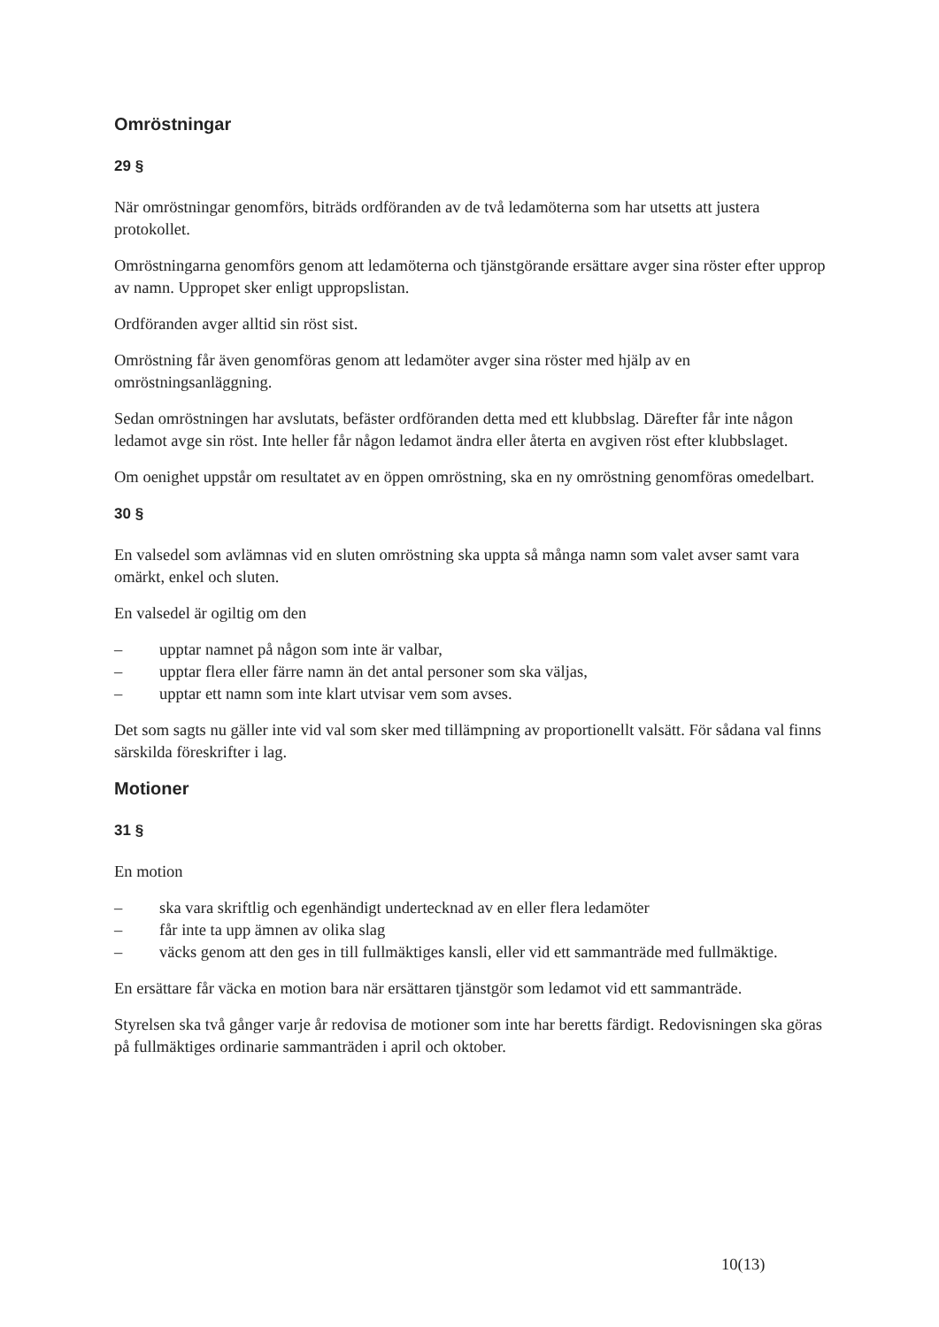Omröstningar
29 §
När omröstningar genomförs, biträds ordföranden av de två ledamöterna som har utsetts att justera protokollet.
Omröstningarna genomförs genom att ledamöterna och tjänstgörande ersättare avger sina röster efter upprop av namn. Uppropet sker enligt uppropslistan.
Ordföranden avger alltid sin röst sist.
Omröstning får även genomföras genom att ledamöter avger sina röster med hjälp av en omröstningsanläggning.
Sedan omröstningen har avslutats, befäster ordföranden detta med ett klubbslag. Därefter får inte någon ledamot avge sin röst. Inte heller får någon ledamot ändra eller återta en avgiven röst efter klubbslaget.
Om oenighet uppstår om resultatet av en öppen omröstning, ska en ny omröstning genomföras omedelbart.
30 §
En valsedel som avlämnas vid en sluten omröstning ska uppta så många namn som valet avser samt vara omärkt, enkel och sluten.
En valsedel är ogiltig om den
– upptar namnet på någon som inte är valbar,
– upptar flera eller färre namn än det antal personer som ska väljas,
– upptar ett namn som inte klart utvisar vem som avses.
Det som sagts nu gäller inte vid val som sker med tillämpning av proportionellt valsätt. För sådana val finns särskilda föreskrifter i lag.
Motioner
31 §
En motion
– ska vara skriftlig och egenhändigt undertecknad av en eller flera ledamöter
– får inte ta upp ämnen av olika slag
– väcks genom att den ges in till fullmäktiges kansli, eller vid ett sammanträde med fullmäktige.
En ersättare får väcka en motion bara när ersättaren tjänstgör som ledamot vid ett sammanträde.
Styrelsen ska två gånger varje år redovisa de motioner som inte har beretts färdigt. Redovisningen ska göras på fullmäktiges ordinarie sammanträden i april och oktober.
10(13)